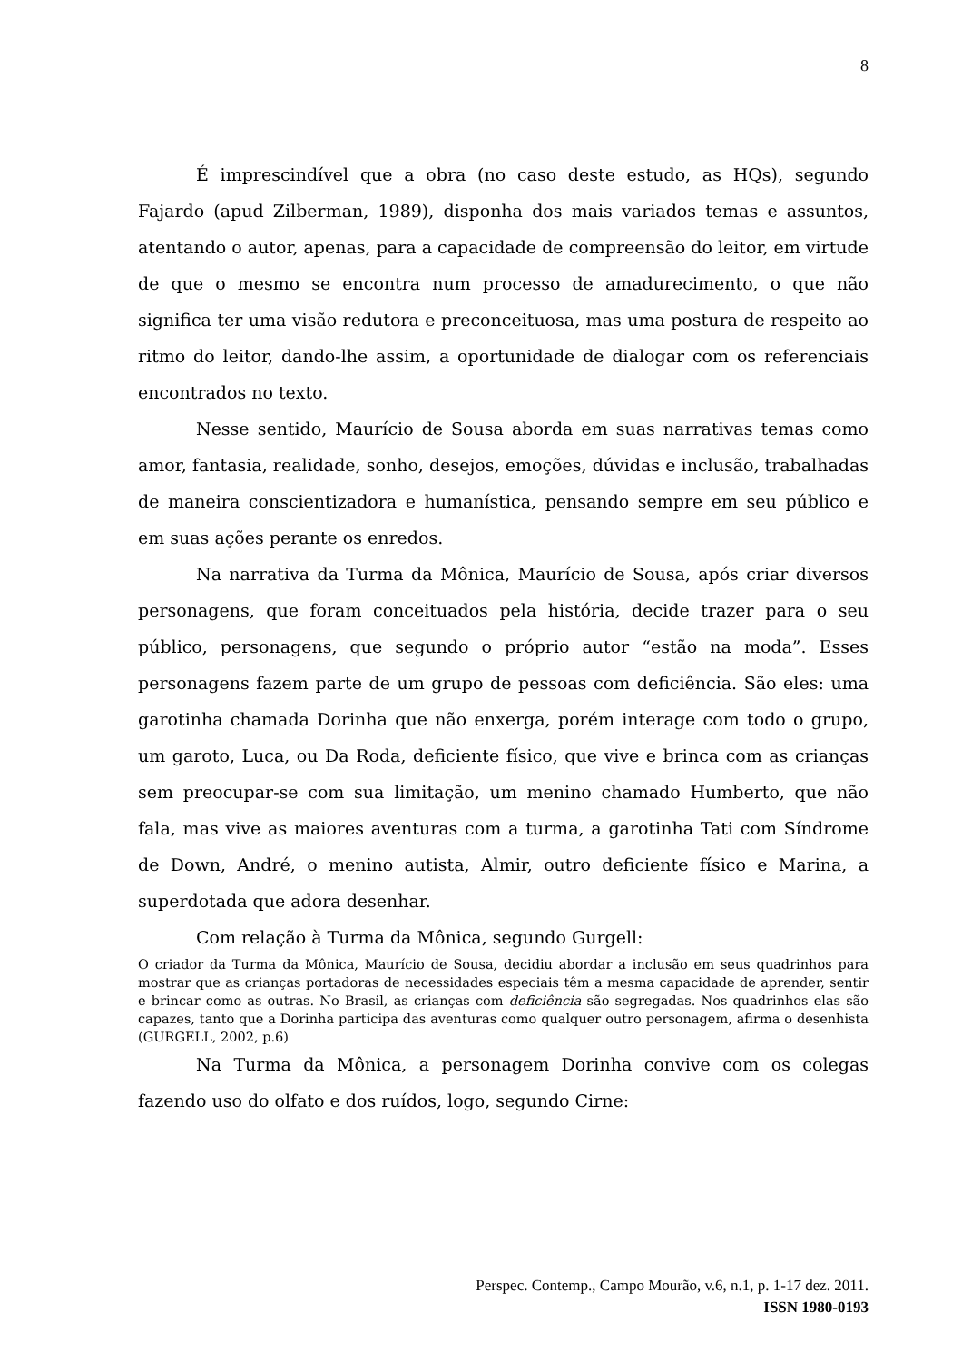8
É imprescindível que a obra (no caso deste estudo, as HQs), segundo Fajardo (apud Zilberman, 1989), disponha dos mais variados temas e assuntos, atentando o autor, apenas, para a capacidade de compreensão do leitor, em virtude de que o mesmo se encontra num processo de amadurecimento, o que não significa ter uma visão redutora e preconceituosa, mas uma postura de respeito ao ritmo do leitor, dando-lhe assim, a oportunidade de dialogar com os referenciais encontrados no texto.
Nesse sentido, Maurício de Sousa aborda em suas narrativas temas como amor, fantasia, realidade, sonho, desejos, emoções, dúvidas e inclusão, trabalhadas de maneira conscientizadora e humanística, pensando sempre em seu público e em suas ações perante os enredos.
Na narrativa da Turma da Mônica, Maurício de Sousa, após criar diversos personagens, que foram conceituados pela história, decide trazer para o seu público, personagens, que segundo o próprio autor “estão na moda”. Esses personagens fazem parte de um grupo de pessoas com deficiência. São eles: uma garotinha chamada Dorinha que não enxerga, porém interage com todo o grupo, um garoto, Luca, ou Da Roda, deficiente físico, que vive e brinca com as crianças sem preocupar-se com sua limitação, um menino chamado Humberto, que não fala, mas vive as maiores aventuras com a turma, a garotinha Tati com Síndrome de Down, André, o menino autista, Almir, outro deficiente físico e Marina, a superdotada que adora desenhar.
Com relação à Turma da Mônica, segundo Gurgell:
O criador da Turma da Mônica, Maurício de Sousa, decidiu abordar a inclusão em seus quadrinhos para mostrar que as crianças portadoras de necessidades especiais têm a mesma capacidade de aprender, sentir e brincar como as outras. No Brasil, as crianças com deficiência são segregadas. Nos quadrinhos elas são capazes, tanto que a Dorinha participa das aventuras como qualquer outro personagem, afirma o desenhista (GURGELL, 2002, p.6)
Na Turma da Mônica, a personagem Dorinha convive com os colegas fazendo uso do olfato e dos ruídos, logo, segundo Cirne:
Perspec. Contemp., Campo Mourão, v.6, n.1, p. 1-17 dez. 2011.
ISSN 1980-0193